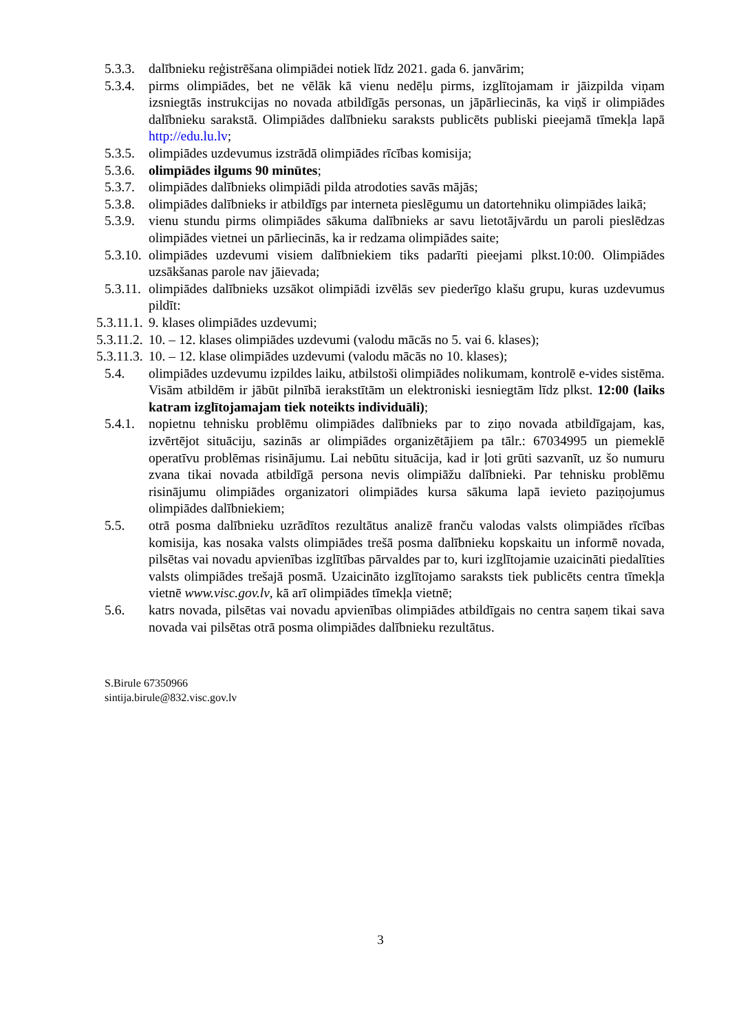5.3.3. dalībnieku reģistrēšana olimpiādei notiek līdz 2021. gada 6. janvārim;
5.3.4. pirms olimpiādes, bet ne vēlāk kā vienu nedēļu pirms, izglītojamam ir jāizpilda viņam izsniegtās instrukcijas no novada atbildīgās personas, un jāpārliecinās, ka viņš ir olimpiādes dalībnieku sarakstā. Olimpiādes dalībnieku saraksts publicēts publiski pieejamā tīmekļa lapā http://edu.lu.lv;
5.3.5. olimpiādes uzdevumus izstrādā olimpiādes rīcības komisija;
5.3.6. olimpiādes ilgums 90 minūtes;
5.3.7. olimpiādes dalībnieks olimpiādi pilda atrodoties savās mājās;
5.3.8. olimpiādes dalībnieks ir atbildīgs par interneta pieslēgumu un datortehniku olimpiādes laikā;
5.3.9. vienu stundu pirms olimpiādes sākuma dalībnieks ar savu lietotājvārdu un paroli pieslēdzas olimpiādes vietnei un pārliecinās, ka ir redzama olimpiādes saite;
5.3.10. olimpiādes uzdevumi visiem dalībniekiem tiks padarīti pieejami plkst.10:00. Olimpiādes uzsākšanas parole nav jāievada;
5.3.11. olimpiādes dalībnieks uzsākot olimpiādi izvēlās sev piederīgo klašu grupu, kuras uzdevumus pildīt:
5.3.11.1. 9. klases olimpiādes uzdevumi;
5.3.11.2. 10. – 12. klases olimpiādes uzdevumi (valodu mācās no 5. vai 6. klases);
5.3.11.3. 10. – 12. klase olimpiādes uzdevumi (valodu mācās no 10. klases);
5.4. olimpiādes uzdevumu izpildes laiku, atbilstoši olimpiādes nolikumam, kontrolē e-vides sistēma. Visām atbildēm ir jābūt pilnībā ierakstītām un elektroniski iesniegtām līdz plkst. 12:00 (laiks katram izglītojamajam tiek noteikts individuāli);
5.4.1. nopietnu tehnisku problēmu olimpiādes dalībnieks par to ziņo novada atbildīgajam, kas, izvērtējot situāciju, sazinās ar olimpiādes organizētājiem pa tālr.: 67034995 un piemeklē operatīvu problēmas risinājumu. Lai nebūtu situācija, kad ir ļoti grūti sazvanīt, uz šo numuru zvana tikai novada atbildīgā persona nevis olimpiāžu dalībnieki. Par tehnisku problēmu risinājumu olimpiādes organizatori olimpiādes kursa sākuma lapā ievieto paziņojumus olimpiādes dalībniekiem;
5.5. otrā posma dalībnieku uzrādītos rezultātus analizē franču valodas valsts olimpiādes rīcības komisija, kas nosaka valsts olimpiādes trešā posma dalībnieku kopskaitu un informē novada, pilsētas vai novadu apvienības izglītības pārvaldes par to, kuri izglītojamie uzaicināti piedalīties valsts olimpiādes trešajā posmā. Uzaicināto izglītojamo saraksts tiek publicēts centra tīmekļa vietnē www.visc.gov.lv, kā arī olimpiādes tīmekļa vietnē;
5.6. katrs novada, pilsētas vai novadu apvienības olimpiādes atbildīgais no centra saņem tikai sava novada vai pilsētas otrā posma olimpiādes dalībnieku rezultātus.
S.Birule 67350966
sintija.birule@832.visc.gov.lv
3